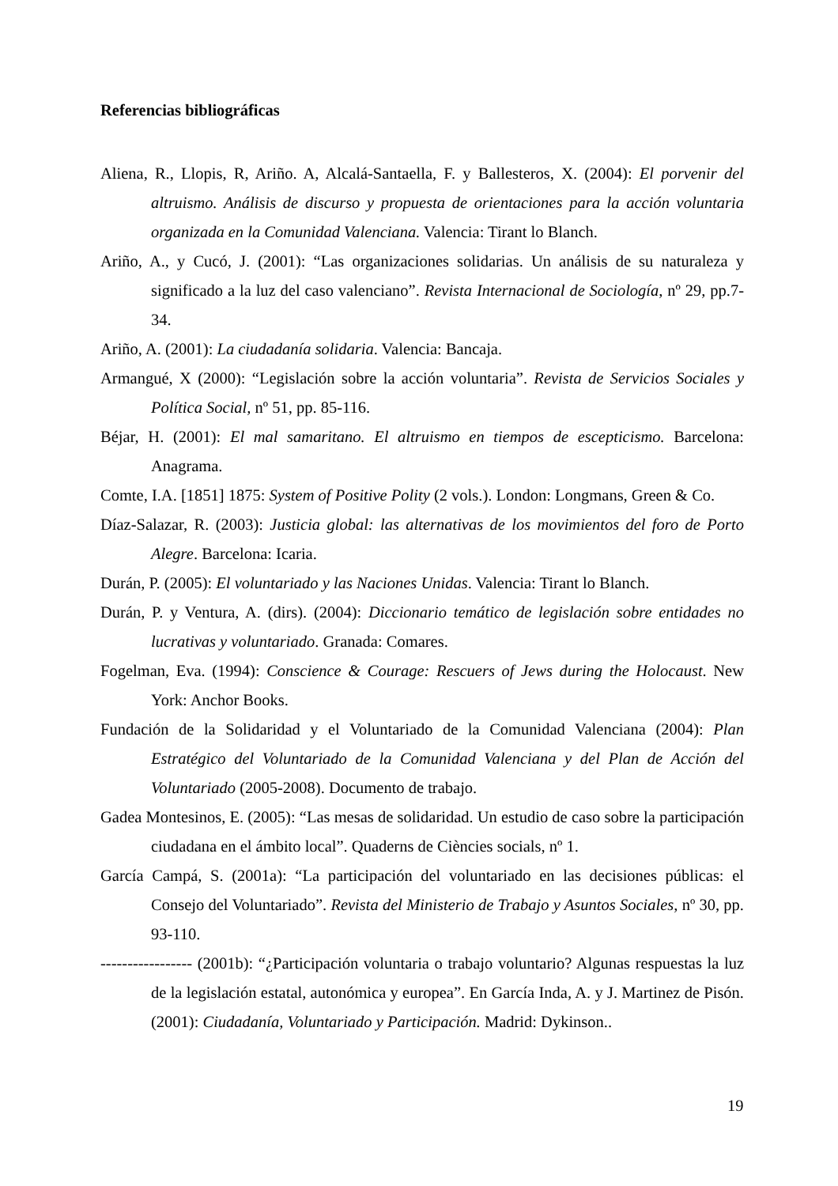Referencias bibliográficas
Aliena, R., Llopis, R, Ariño. A, Alcalá-Santaella, F. y Ballesteros, X. (2004): El porvenir del altruismo. Análisis de discurso y propuesta de orientaciones para la acción voluntaria organizada en la Comunidad Valenciana. Valencia: Tirant lo Blanch.
Ariño, A., y Cucó, J. (2001): “Las organizaciones solidarias. Un análisis de su naturaleza y significado a la luz del caso valenciano”. Revista Internacional de Sociología, nº 29, pp.7-34.
Ariño, A. (2001): La ciudadanía solidaria. Valencia: Bancaja.
Armangué, X (2000): “Legislación sobre la acción voluntaria”. Revista de Servicios Sociales y Política Social, nº 51, pp. 85-116.
Béjar, H. (2001): El mal samaritano. El altruismo en tiempos de escepticismo. Barcelona: Anagrama.
Comte, I.A. [1851] 1875: System of Positive Polity (2 vols.). London: Longmans, Green & Co.
Díaz-Salazar, R. (2003): Justicia global: las alternativas de los movimientos del foro de Porto Alegre. Barcelona: Icaria.
Durán, P. (2005): El voluntariado y las Naciones Unidas. Valencia: Tirant lo Blanch.
Durán, P. y Ventura, A. (dirs). (2004): Diccionario temático de legislación sobre entidades no lucrativas y voluntariado. Granada: Comares.
Fogelman, Eva. (1994): Conscience & Courage: Rescuers of Jews during the Holocaust. New York: Anchor Books.
Fundación de la Solidaridad y el Voluntariado de la Comunidad Valenciana (2004): Plan Estratégico del Voluntariado de la Comunidad Valenciana y del Plan de Acción del Voluntariado (2005-2008). Documento de trabajo.
Gadea Montesinos, E. (2005): “Las mesas de solidaridad. Un estudio de caso sobre la participación ciudadana en el ámbito local”. Quaderns de Ciències socials, nº 1.
García Campá, S. (2001a): “La participación del voluntariado en las decisiones públicas: el Consejo del Voluntariado”. Revista del Ministerio de Trabajo y Asuntos Sociales, nº 30, pp. 93-110.
----------------- (2001b): “¿Participación voluntaria o trabajo voluntario? Algunas respuestas la luz de la legislación estatal, autonómica y europea”. En García Inda, A. y J. Martinez de Pisón. (2001): Ciudadanía, Voluntariado y Participación. Madrid: Dykinson..
19